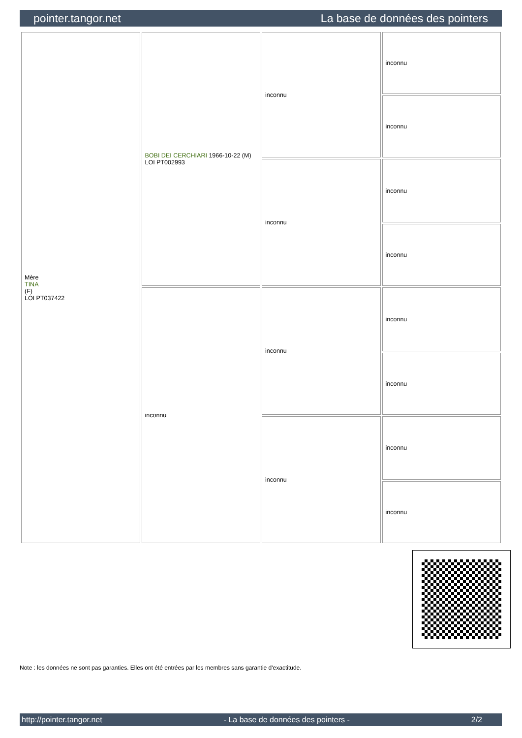pointer.tangor.net La base de données des pointers
| Mère TINA (F) LOI PT037422 | BOBI DEI CERCHIARI 1966-10-22 (M) LOI PT002993 | inconnu | inconnu |
| | | | inconnu |
| | | inconnu | inconnu |
| | | | inconnu |
| | inconnu | inconnu | inconnu |
| | | | inconnu |
| | | inconnu | inconnu |
| | | | inconnu |
Note : les données ne sont pas garanties. Elles ont été entrées par les membres sans garantie d'exactitude.
http://pointer.tangor.net - La base de données des pointers - 2/2